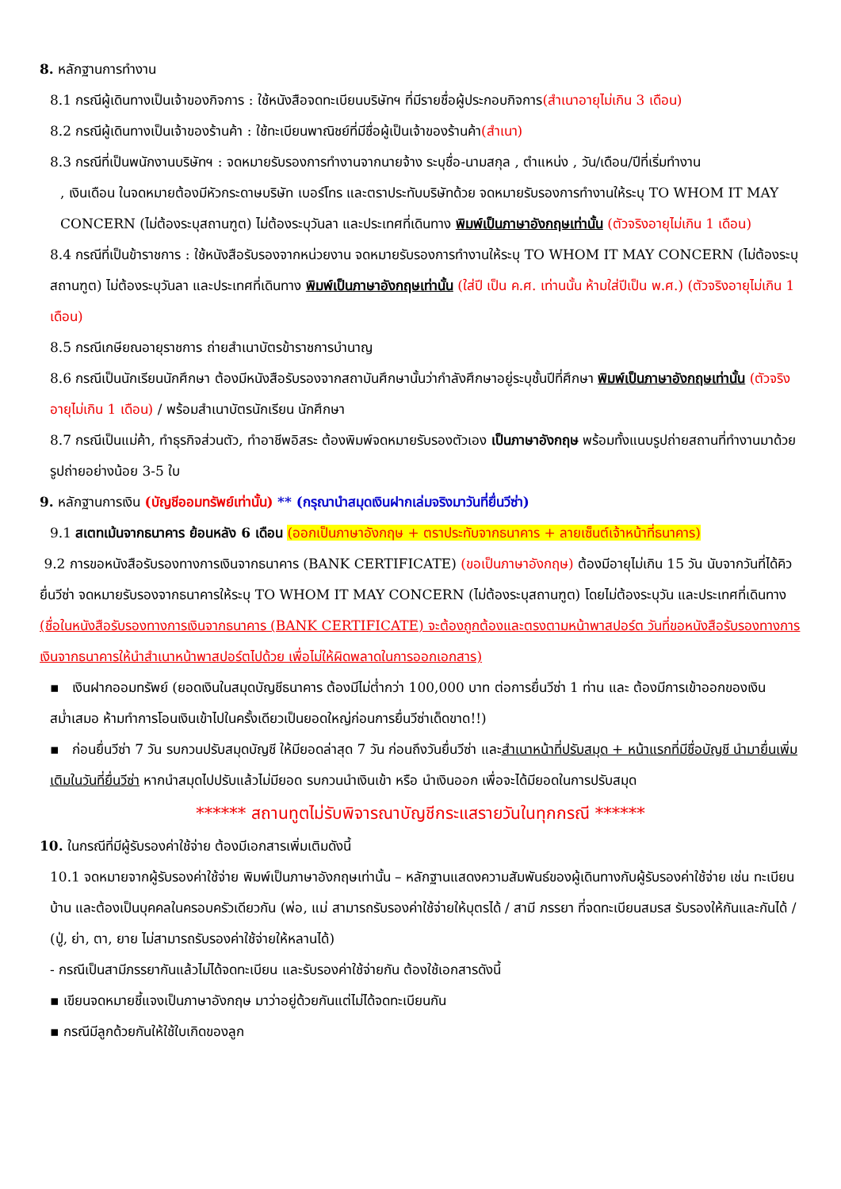8. หลักฐานการทำงาน
8.1 กรณีผู้เดินทางเป็นเจ้าของกิจการ : ใช้หนังสือจดทะเบียนบริษัทฯ ที่มีรายชื่อผู้ประกอบกิจการ(สำเนาอายุไม่เกิน 3 เดือน)
8.2 กรณีผู้เดินทางเป็นเจ้าของร้านค้า : ใช้ทะเบียนพาณิชย์ที่มีชื่อผู้เป็นเจ้าของร้านค้า(สำเนา)
8.3 กรณีที่เป็นพนักงานบริษัทฯ : จดหมายรับรองการทำงานจากนายจ้าง ระบุชื่อ-นามสกุล , ตำแหน่ง , วัน/เดือน/ปีที่เริ่มทำงาน
, เงินเดือน ในจดหมายต้องมีหัวกระดาษบริษัท เบอร์โทร และตราประทับบริษัทด้วย จดหมายรับรองการทำงานให้ระบุ TO WHOM IT MAY CONCERN (ไม่ต้องระบุสถานฑูต) ไม่ต้องระบุวันลา และประเทศที่เดินทาง พิมพ์เป็นภาษาอังกฤษเท่านั้น (ตัวจริงอายุไม่เกิน 1 เดือน)
8.4 กรณีที่เป็นข้าราชการ : ใช้หนังสือรับรองจากหน่วยงาน จดหมายรับรองการทำงานให้ระบุ TO WHOM IT MAY CONCERN (ไม่ต้องระบุสถานฑูต) ไม่ต้องระบุวันลา และประเทศที่เดินทาง พิมพ์เป็นภาษาอังกฤษเท่านั้น (ใส่ปี เป็น ค.ศ. เท่านนั้น ห้ามใส่ปีเป็น พ.ศ.) (ตัวจริงอายุไม่เกิน 1 เดือน)
8.5 กรณีเกษียณอายุราชการ ถ่ายสำเนาบัตรข้าราชการบำนาญ
8.6 กรณีเป็นนักเรียนนักศึกษา ต้องมีหนังสือรับรองจากสถาบันศึกษานั้นว่ากำลังศึกษาอยู่ระบุชั้นปีที่ศึกษา พิมพ์เป็นภาษาอังกฤษเท่านั้น (ตัวจริงอายุไม่เกิน 1 เดือน) / พร้อมสำเนาบัตรนักเรียน นักศึกษา
8.7 กรณีเป็นแม่ค้า, ทำธุรกิจส่วนตัว, ทำอาชีพอิสระ ต้องพิมพ์จดหมายรับรองตัวเอง เป็นภาษาอังกฤษ พร้อมทั้งแนบรูปถ่ายสถานที่ทำงานมาด้วย รูปถ่ายอย่างน้อย 3-5 ใบ
9. หลักฐานการเงิน (บัญชีออมทรัพย์เท่านั้น) ** (กรุณานำสมุดเงินฝากเล่มจริงมาวันที่ยื่นวีซ่า)
9.1 สเตทเม้นจากธนาคาร ย้อนหลัง 6 เดือน (ออกเป็นภาษาอังกฤษ + ตราประทับจากธนาคาร + ลายเซ็นต์เจ้าหน้าที่ธนาคาร)
9.2 การขอหนังสือรับรองทางการเงินจากธนาคาร (BANK CERTIFICATE) (ขอเป็นภาษาอังกฤษ) ต้องมีอายุไม่เกิน 15 วัน นับจากวันที่ได้คิวยื่นวีซ่า จดหมายรับรองจากธนาคารให้ระบุ TO WHOM IT MAY CONCERN (ไม่ต้องระบุสถานฑูต) โดยไม่ต้องระบุวัน และประเทศที่เดินทาง (ชื่อในหนังสือรับรองทางการเงินจากธนาคาร (BANK CERTIFICATE) จะต้องถูกต้องและตรงตามหน้าพาสปอร์ต วันที่ขอหนังสือรับรองทางการเงินจากธนาคารให้นำสำเนาหน้าพาสปอร์ตไปด้วย เพื่อไม่ให้ผิดพลาดในการออกเอกสาร)
▪ เงินฝากออมทรัพย์ (ยอดเงินในสมุดบัญชีธนาคาร ต้องมีไม่ต่ำกว่า 100,000 บาท ต่อการยื่นวีซ่า 1 ท่าน และ ต้องมีการเข้าออกของเงินสม่ำเสมอ ห้ามทำการโอนเงินเข้าไปในครั้งเดียวเป็นยอดใหญ่ก่อนการยื่นวีซ่าเด็ดขาด!!)
▪ ก่อนยื่นวีซ่า 7 วัน รบกวนปรับสมุดบัญชี ให้มียอดล่าสุด 7 วัน ก่อนถึงวันยื่นวีซ่า และสำเนาหน้าที่ปรับสมุด + หน้าแรกที่มีชื่อบัญชี นำมายื่นเพิ่มเติมในวันที่ยื่นวีซ่า หากนำสมุดไปปรับแล้วไม่มียอด รบกวนนำเงินเข้า หรือ นำเงินออก เพื่อจะได้มียอดในการปรับสมุด
****** สถานทูตไม่รับพิจารณาบัญชีกระแสรายวันในทุกกรณี ******
10. ในกรณีที่มีผู้รับรองค่าใช้จ่าย ต้องมีเอกสารเพิ่มเติมดังนี้
10.1 จดหมายจากผู้รับรองค่าใช้จ่าย พิมพ์เป็นภาษาอังกฤษเท่านั้น – หลักฐานแสดงความสัมพันธ์ของผู้เดินทางกับผู้รับรองค่าใช้จ่าย เช่น ทะเบียนบ้าน และต้องเป็นบุคคลในครอบครัวเดียวกัน (พ่อ, แม่ สามารถรับรองค่าใช้จ่ายให้บุตรได้ / สามี ภรรยา ที่จดทะเบียนสมรส รับรองให้กันและกันได้ / (ปู่, ย่า, ตา, ยาย ไม่สามารถรับรองค่าใช้จ่ายให้หลานได้)
- กรณีเป็นสามีภรรยากันแล้วไม่ได้จดทะเบียน และรับรองค่าใช้จ่ายกัน ต้องใช้เอกสารดังนี้
▪ เขียนจดหมายชี้แจงเป็นภาษาอังกฤษ มาว่าอยู่ด้วยกันแต่ไม่ได้จดทะเบียนกัน
▪ กรณีมีลูกด้วยกันให้ใช้ใบเกิดของลูก